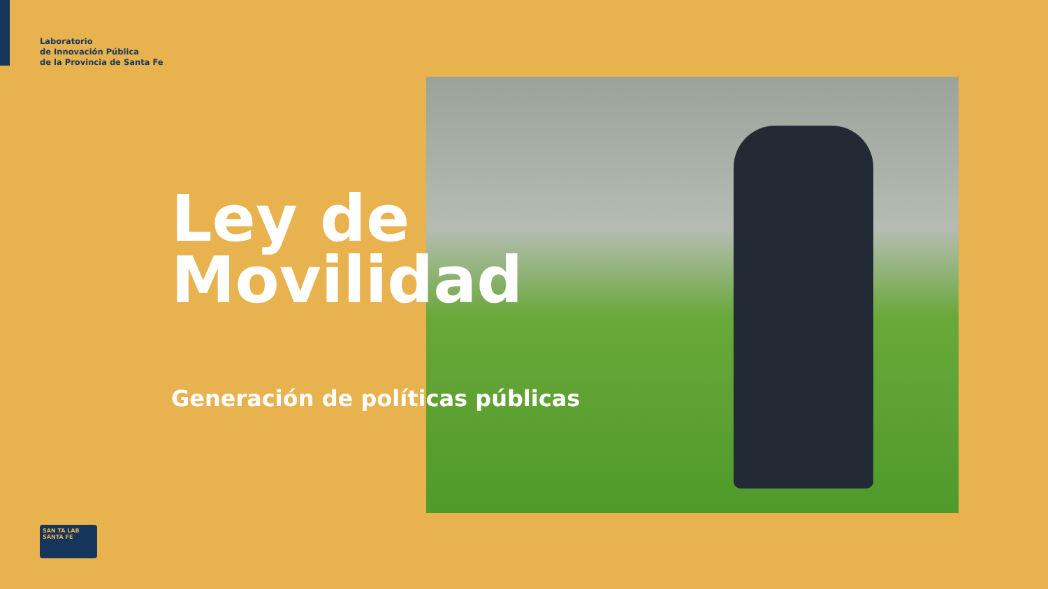Laboratorio
de Innovación Pública
de la Provincia de Santa Fe
Ley de
Movilidad
Generación de políticas públicas
SAN TA LAB SANTA FE